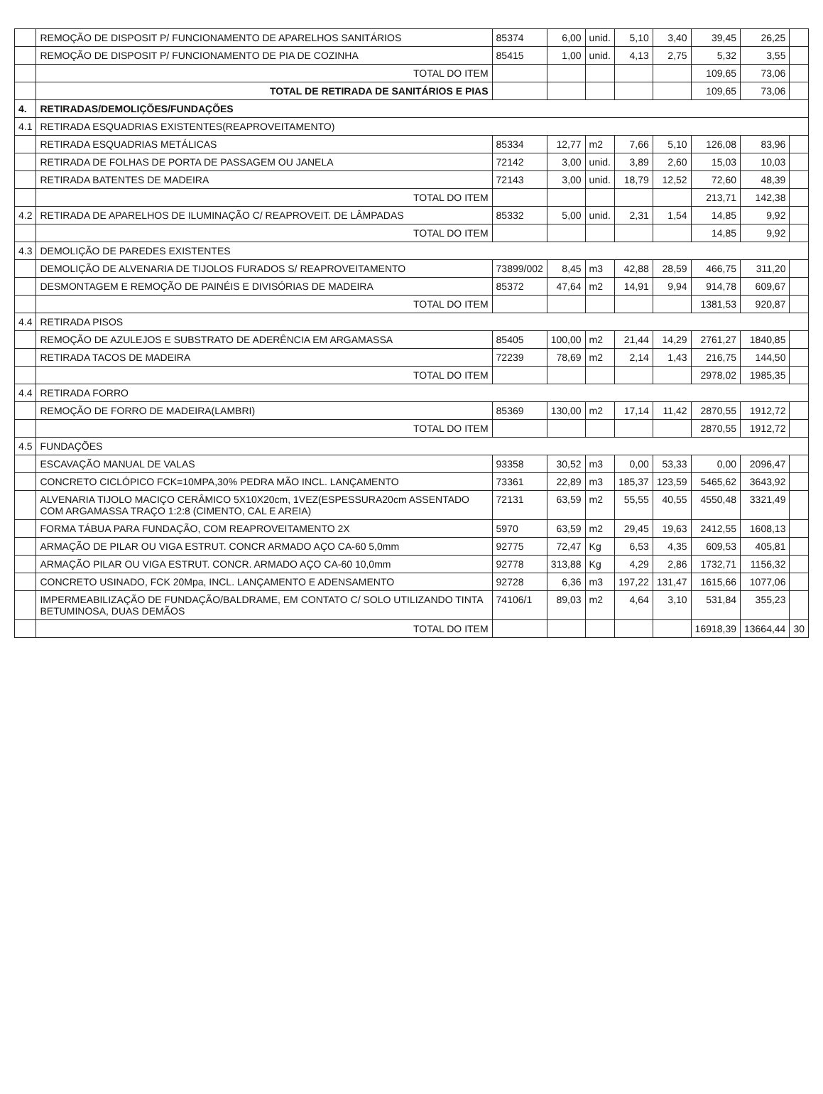| | REMOÇÃO DE DISPOSIT P/ FUNCIONAMENTO DE APARELHOS SANITÁRIOS | 85374 | 6,00 | unid. | 5,10 | 3,40 | 39,45 | 26,25 | |
| | REMOÇÃO DE DISPOSIT P/ FUNCIONAMENTO DE PIA DE COZINHA | 85415 | 1,00 | unid. | 4,13 | 2,75 | 5,32 | 3,55 | |
| | TOTAL DO ITEM | | | | | | 109,65 | 73,06 | |
| | TOTAL DE RETIRADA DE SANITÁRIOS E PIAS | | | | | | 109,65 | 73,06 | |
| 4. | RETIRADAS/DEMOLIÇÕES/FUNDAÇÕES | | | | | | | | |
| 4.1 | RETIRADA ESQUADRIAS EXISTENTES(REAPROVEITAMENTO) | | | | | | | | |
| | RETIRADA ESQUADRIAS METÁLICAS | 85334 | 12,77 | m2 | 7,66 | 5,10 | 126,08 | 83,96 | |
| | RETIRADA DE FOLHAS DE PORTA DE PASSAGEM OU JANELA | 72142 | 3,00 | unid. | 3,89 | 2,60 | 15,03 | 10,03 | |
| | RETIRADA BATENTES DE MADEIRA | 72143 | 3,00 | unid. | 18,79 | 12,52 | 72,60 | 48,39 | |
| | TOTAL DO ITEM | | | | | | 213,71 | 142,38 | |
| 4.2 | RETIRADA DE APARELHOS DE ILUMINAÇÃO C/ REAPROVEIT. DE LÂMPADAS | 85332 | 5,00 | unid. | 2,31 | 1,54 | 14,85 | 9,92 | |
| | TOTAL DO ITEM | | | | | | 14,85 | 9,92 | |
| 4.3 | DEMOLIÇÃO DE PAREDES EXISTENTES | | | | | | | | |
| | DEMOLIÇÃO DE ALVENARIA DE TIJOLOS FURADOS S/ REAPROVEITAMENTO | 73899/002 | 8,45 | m3 | 42,88 | 28,59 | 466,75 | 311,20 | |
| | DESMONTAGEM E REMOÇÃO DE PAINÉIS E DIVISÓRIAS DE MADEIRA | 85372 | 47,64 | m2 | 14,91 | 9,94 | 914,78 | 609,67 | |
| | TOTAL DO ITEM | | | | | | 1381,53 | 920,87 | |
| 4.4 | RETIRADA PISOS | | | | | | | | |
| | REMOÇÃO DE AZULEJOS E SUBSTRATO DE ADERÊNCIA EM ARGAMASSA | 85405 | 100,00 | m2 | 21,44 | 14,29 | 2761,27 | 1840,85 | |
| | RETIRADA TACOS DE MADEIRA | 72239 | 78,69 | m2 | 2,14 | 1,43 | 216,75 | 144,50 | |
| | TOTAL DO ITEM | | | | | | 2978,02 | 1985,35 | |
| 4.4 | RETIRADA FORRO | | | | | | | | |
| | REMOÇÃO DE FORRO DE MADEIRA(LAMBRI) | 85369 | 130,00 | m2 | 17,14 | 11,42 | 2870,55 | 1912,72 | |
| | TOTAL DO ITEM | | | | | | 2870,55 | 1912,72 | |
| 4.5 | FUNDAÇÕES | | | | | | | | |
| | ESCAVAÇÃO MANUAL DE VALAS | 93358 | 30,52 | m3 | 0,00 | 53,33 | 0,00 | 2096,47 | |
| | CONCRETO CICLÓPICO FCK=10MPA,30% PEDRA MÃO INCL. LANÇAMENTO | 73361 | 22,89 | m3 | 185,37 | 123,59 | 5465,62 | 3643,92 | |
| | ALVENARIA TIJOLO MACIÇO CERÂMICO 5X10X20cm, 1VEZ(ESPESSURA20cm ASSENTADO COM ARGAMASSA TRAÇO 1:2:8 (CIMENTO, CAL E AREIA) | 72131 | 63,59 | m2 | 55,55 | 40,55 | 4550,48 | 3321,49 | |
| | FORMA TÁBUA PARA FUNDAÇÃO, COM REAPROVEITAMENTO 2X | 5970 | 63,59 | m2 | 29,45 | 19,63 | 2412,55 | 1608,13 | |
| | ARMAÇÃO DE PILAR OU VIGA ESTRUT. CONCR ARMADO AÇO CA-60 5,0mm | 92775 | 72,47 | Kg | 6,53 | 4,35 | 609,53 | 405,81 | |
| | ARMAÇÃO PILAR OU VIGA ESTRUT. CONCR. ARMADO AÇO CA-60 10,0mm | 92778 | 313,88 | Kg | 4,29 | 2,86 | 1732,71 | 1156,32 | |
| | CONCRETO USINADO, FCK 20Mpa, INCL. LANÇAMENTO E ADENSAMENTO | 92728 | 6,36 | m3 | 197,22 | 131,47 | 1615,66 | 1077,06 | |
| | IMPERMEABILIZAÇÃO DE FUNDAÇÃO/BALDRAME, EM CONTATO C/ SOLO UTILIZANDO TINTA BETUMINOSA, DUAS DEMÃOS | 74106/1 | 89,03 | m2 | 4,64 | 3,10 | 531,84 | 355,23 | |
| | TOTAL DO ITEM | | | | | | 16918,39 | 13664,44 | 30 |